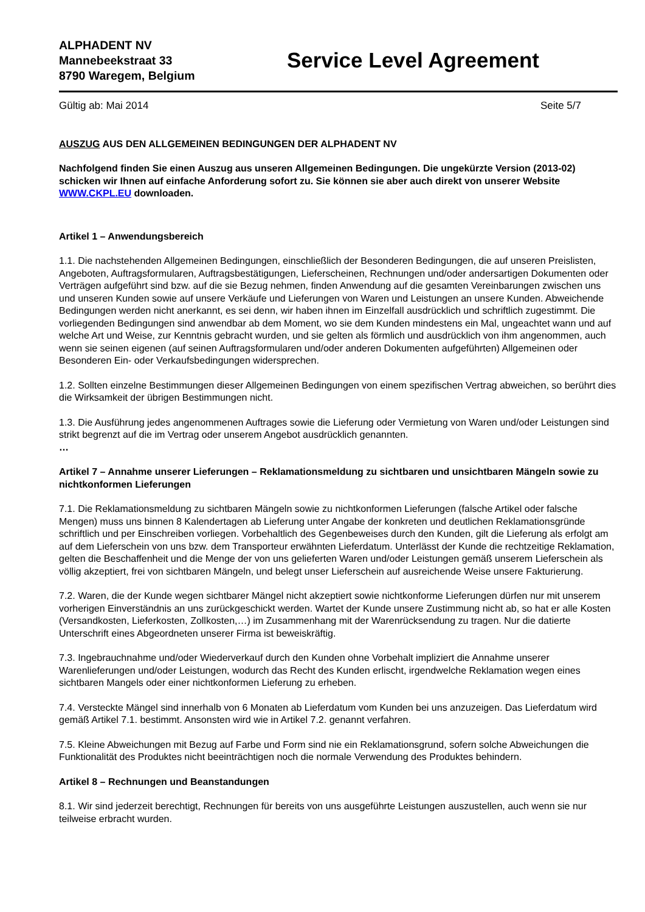ALPHADENT NV
Mannebeekstraat 33
8790 Waregem, Belgium
Service Level Agreement
Gültig ab: Mai 2014 Seite 5/7
AUSZUG AUS DEN ALLGEMEINEN BEDINGUNGEN DER ALPHADENT NV
Nachfolgend finden Sie einen Auszug aus unseren Allgemeinen Bedingungen. Die ungekürzte Version (2013-02) schicken wir Ihnen auf einfache Anforderung sofort zu. Sie können sie aber auch direkt von unserer Website WWW.CKPL.EU downloaden.
Artikel 1 – Anwendungsbereich
1.1. Die nachstehenden Allgemeinen Bedingungen, einschließlich der Besonderen Bedingungen, die auf unseren Preislisten, Angeboten, Auftragsformularen, Auftragsbestätigungen, Lieferscheinen, Rechnungen und/oder andersartigen Dokumenten oder Verträgen aufgeführt sind bzw. auf die sie Bezug nehmen, finden Anwendung auf die gesamten Vereinbarungen zwischen uns und unseren Kunden sowie auf unsere Verkäufe und Lieferungen von Waren und Leistungen an unsere Kunden. Abweichende Bedingungen werden nicht anerkannt, es sei denn, wir haben ihnen im Einzelfall ausdrücklich und schriftlich zugestimmt. Die vorliegenden Bedingungen sind anwendbar ab dem Moment, wo sie dem Kunden mindestens ein Mal, ungeachtet wann und auf welche Art und Weise, zur Kenntnis gebracht wurden, und sie gelten als förmlich und ausdrücklich von ihm angenommen, auch wenn sie seinen eigenen (auf seinen Auftragsformularen und/oder anderen Dokumenten aufgeführten) Allgemeinen oder Besonderen Ein- oder Verkaufsbedingungen widersprechen.
1.2. Sollten einzelne Bestimmungen dieser Allgemeinen Bedingungen von einem spezifischen Vertrag abweichen, so berührt dies die Wirksamkeit der übrigen Bestimmungen nicht.
1.3. Die Ausführung jedes angenommenen Auftrages sowie die Lieferung oder Vermietung von Waren und/oder Leistungen sind strikt begrenzt auf die im Vertrag oder unserem Angebot ausdrücklich genannten.
…
Artikel 7 – Annahme unserer Lieferungen – Reklamationsmeldung zu sichtbaren und unsichtbaren Mängeln sowie zu nichtkonformen Lieferungen
7.1. Die Reklamationsmeldung zu sichtbaren Mängeln sowie zu nichtkonformen Lieferungen (falsche Artikel oder falsche Mengen) muss uns binnen 8 Kalendertagen ab Lieferung unter Angabe der konkreten und deutlichen Reklamationsgründe schriftlich und per Einschreiben vorliegen. Vorbehaltlich des Gegenbeweises durch den Kunden, gilt die Lieferung als erfolgt am auf dem Lieferschein von uns bzw. dem Transporteur erwähnten Lieferdatum. Unterlässt der Kunde die rechtzeitige Reklamation, gelten die Beschaffenheit und die Menge der von uns gelieferten Waren und/oder Leistungen gemäß unserem Lieferschein als völlig akzeptiert, frei von sichtbaren Mängeln, und belegt unser Lieferschein auf ausreichende Weise unsere Fakturierung.
7.2. Waren, die der Kunde wegen sichtbarer Mängel nicht akzeptiert sowie nichtkonforme Lieferungen dürfen nur mit unserem vorherigen Einverständnis an uns zurückgeschickt werden. Wartet der Kunde unsere Zustimmung nicht ab, so hat er alle Kosten (Versandkosten, Lieferkosten, Zollkosten,…) im Zusammenhang mit der Warenrücksendung zu tragen. Nur die datierte Unterschrift eines Abgeordneten unserer Firma ist beweiskräftig.
7.3. Ingebrauchnahme und/oder Wiederverkauf durch den Kunden ohne Vorbehalt impliziert die Annahme unserer Warenlieferungen und/oder Leistungen, wodurch das Recht des Kunden erlischt, irgendwelche Reklamation wegen eines sichtbaren Mangels oder einer nichtkonformen Lieferung zu erheben.
7.4. Versteckte Mängel sind innerhalb von 6 Monaten ab Lieferdatum vom Kunden bei uns anzuzeigen. Das Lieferdatum wird gemäß Artikel 7.1. bestimmt. Ansonsten wird wie in Artikel 7.2. genannt verfahren.
7.5. Kleine Abweichungen mit Bezug auf Farbe und Form sind nie ein Reklamationsgrund, sofern solche Abweichungen die Funktionalität des Produktes nicht beeinträchtigen noch die normale Verwendung des Produktes behindern.
Artikel 8 – Rechnungen und Beanstandungen
8.1. Wir sind jederzeit berechtigt, Rechnungen für bereits von uns ausgeführte Leistungen auszustellen, auch wenn sie nur teilweise erbracht wurden.